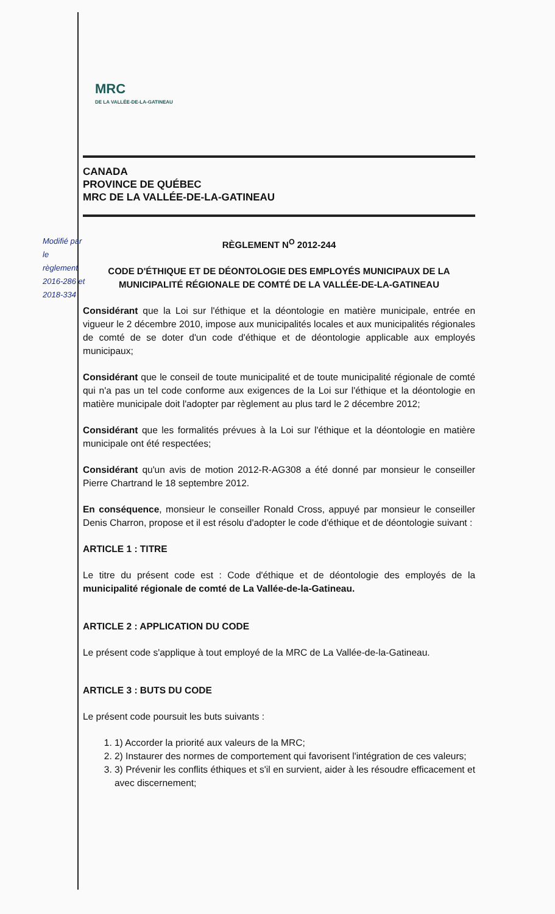Modifié par le règlement 2016-286 et 2018-334
MRC
DE LA VALLÉE-DE-LA-GATINEAU
CANADA
PROVINCE DE QUÉBEC
MRC DE LA VALLÉE-DE-LA-GATINEAU
RÈGLEMENT N<sup>O</sup> 2012-244
CODE D'ÉTHIQUE ET DE DÉONTOLOGIE DES EMPLOYÉS MUNICIPAUX DE LA MUNICIPALITÉ RÉGIONALE DE COMTÉ DE LA VALLÉE-DE-LA-GATINEAU
Considérant que la Loi sur l'éthique et la déontologie en matière municipale, entrée en vigueur le 2 décembre 2010, impose aux municipalités locales et aux municipalités régionales de comté de se doter d'un code d'éthique et de déontologie applicable aux employés municipaux;
Considérant que le conseil de toute municipalité et de toute municipalité régionale de comté qui n'a pas un tel code conforme aux exigences de la Loi sur l'éthique et la déontologie en matière municipale doit l'adopter par règlement au plus tard le 2 décembre 2012;
Considérant que les formalités prévues à la Loi sur l'éthique et la déontologie en matière municipale ont été respectées;
Considérant qu'un avis de motion 2012-R-AG308 a été donné par monsieur le conseiller Pierre Chartrand le 18 septembre 2012.
En conséquence, monsieur le conseiller Ronald Cross, appuyé par monsieur le conseiller Denis Charron, propose et il est résolu d'adopter le code d'éthique et de déontologie suivant :
ARTICLE 1 : TITRE
Le titre du présent code est : Code d'éthique et de déontologie des employés de la municipalité régionale de comté de La Vallée-de-la-Gatineau.
ARTICLE 2 : APPLICATION DU CODE
Le présent code s'applique à tout employé de la MRC de La Vallée-de-la-Gatineau.
ARTICLE 3 : BUTS DU CODE
Le présent code poursuit les buts suivants :
1. 1) Accorder la priorité aux valeurs de la MRC;
2. 2) Instaurer des normes de comportement qui favorisent l'intégration de ces valeurs;
3. 3) Prévenir les conflits éthiques et s'il en survient, aider à les résoudre efficacement et avec discernement;